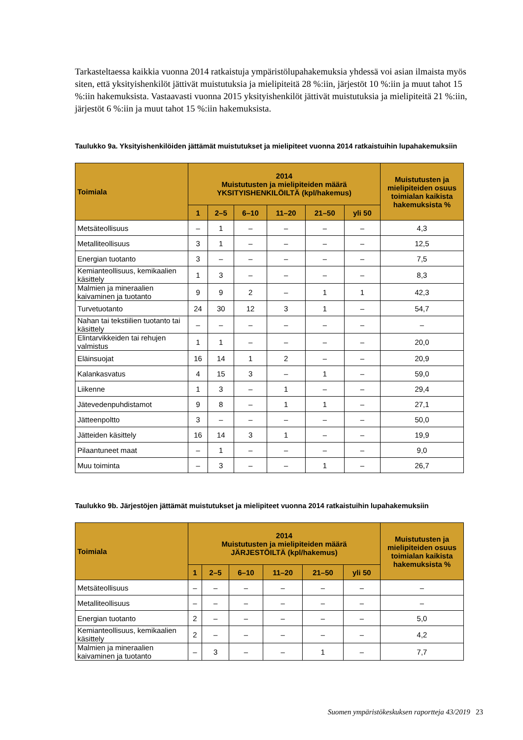Tarkasteltaessa kaikkia vuonna 2014 ratkaistuja ympäristölupahakemuksia yhdessä voi asian ilmaista myös siten, että yksityishenkilöt jättivät muistutuksia ja mielipiteitä 28 %:iin, järjestöt 10 %:iin ja muut tahot 15 %:iin hakemuksista. Vastaavasti vuonna 2015 yksityishenkilöt jättivät muistutuksia ja mielipiteitä 21 %:iin, järjestöt 6 %:iin ja muut tahot 15 %:iin hakemuksista.
Taulukko 9a. Yksityishenkilöiden jättämät muistutukset ja mielipiteet vuonna 2014 ratkaistuihin lupahakemuksiin
| Toimiala | 2014 Muistutusten ja mielipiteiden määrä YKSITYISHENKILÖILTÄ (kpl/hakemus) | | | | | | Muistutusten ja mielipiteiden osuus toimialan kaikista hakemuksista % |
| --- | --- | --- | --- | --- | --- | --- | --- |
| | 1 | 2–5 | 6–10 | 11–20 | 21–50 | yli 50 | |
| Metsäteollisuus | – | 1 | – | – | – | – | 4,3 |
| Metalliteollisuus | 3 | 1 | – | – | – | – | 12,5 |
| Energian tuotanto | 3 | – | – | – | – | – | 7,5 |
| Kemianteollisuus, kemikaalien käsittely | 1 | 3 | – | – | – | – | 8,3 |
| Malmien ja mineraalien kaivaminen ja tuotanto | 9 | 9 | 2 | – | 1 | 1 | 42,3 |
| Turvetuotanto | 24 | 30 | 12 | 3 | 1 | – | 54,7 |
| Nahan tai tekstiilien tuotanto tai käsittely | – | – | – | – | – | – | – |
| Elintarvikkeiden tai rehujen valmistus | 1 | 1 | – | – | – | – | 20,0 |
| Eläinsuojat | 16 | 14 | 1 | 2 | – | – | 20,9 |
| Kalankasvatus | 4 | 15 | 3 | – | 1 | – | 59,0 |
| Liikenne | 1 | 3 | – | 1 | – | – | 29,4 |
| Jätevedenpuhdistamot | 9 | 8 | – | 1 | 1 | – | 27,1 |
| Jätteenpoltto | 3 | – | – | – | – | – | 50,0 |
| Jätteiden käsittely | 16 | 14 | 3 | 1 | – | – | 19,9 |
| Pilaantuneet maat | – | 1 | – | – | – | – | 9,0 |
| Muu toiminta | – | 3 | – | – | 1 | – | 26,7 |
Taulukko 9b. Järjestöjen jättämät muistutukset ja mielipiteet vuonna 2014 ratkaistuihin lupahakemuksiin
| Toimiala | 2014 Muistutusten ja mielipiteiden määrä JÄRJESTÖILTÄ (kpl/hakemus) | | | | | | Muistutusten ja mielipiteiden osuus toimialan kaikista hakemuksista % |
| --- | --- | --- | --- | --- | --- | --- | --- |
| | 1 | 2–5 | 6–10 | 11–20 | 21–50 | yli 50 | |
| Metsäteollisuus | – | – | – | – | – | – | – |
| Metalliteollisuus | – | – | – | – | – | – | – |
| Energian tuotanto | 2 | – | – | – | – | – | 5,0 |
| Kemianteollisuus, kemikaalien käsittely | 2 | – | – | – | – | – | 4,2 |
| Malmien ja mineraalien kaivaminen ja tuotanto | – | 3 | – | – | 1 | – | 7,7 |
Suomen ympäristökeskuksen raportteja 43/2019 23